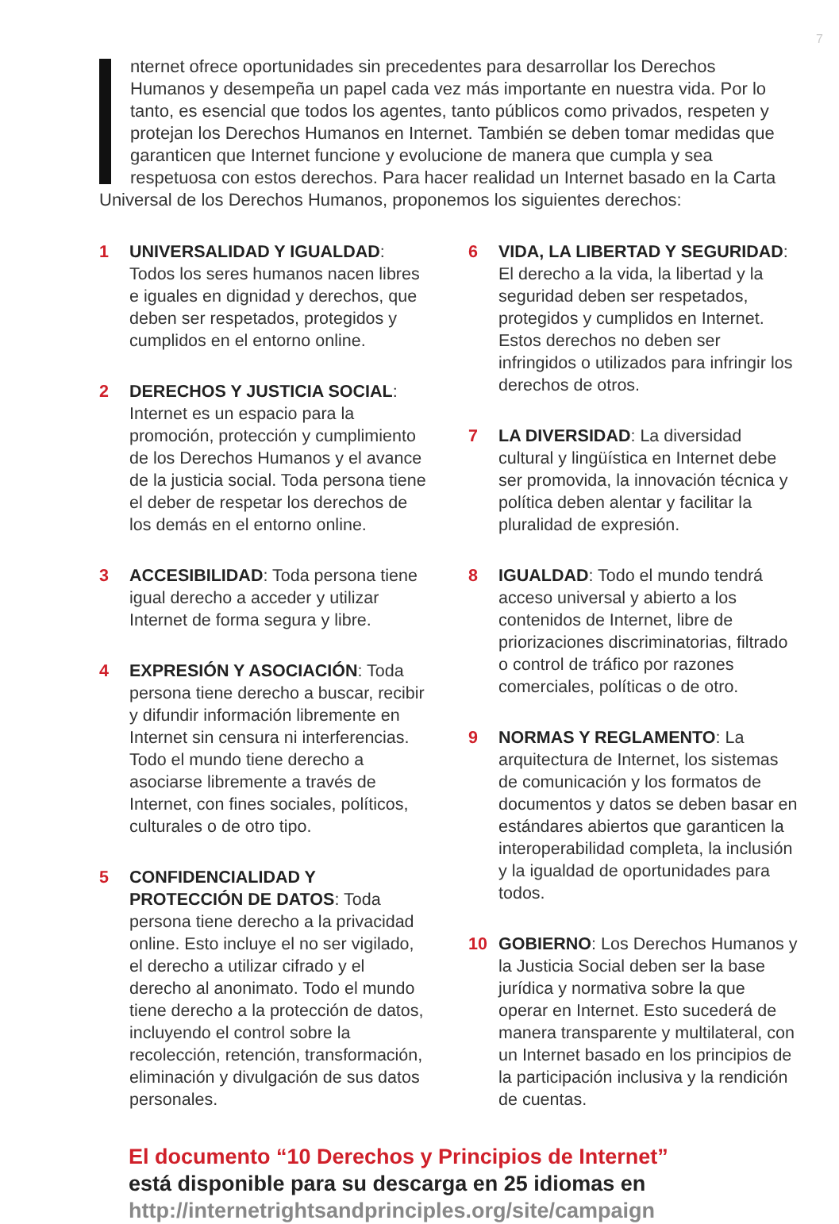7
nternet ofrece oportunidades sin precedentes para desarrollar los Derechos Humanos y desempeña un papel cada vez más importante en nuestra vida. Por lo tanto, es esencial que todos los agentes, tanto públicos como privados, respeten y protejan los Derechos Humanos en Internet. También se deben tomar medidas que garanticen que Internet funcione y evolucione de manera que cumpla y sea respetuosa con estos derechos. Para hacer realidad un Internet basado en la Carta Universal de los Derechos Humanos, proponemos los siguientes derechos:
1 UNIVERSALIDAD Y IGUALDAD: Todos los seres humanos nacen libres e iguales en dignidad y derechos, que deben ser respetados, protegidos y cumplidos en el entorno online.
2 DERECHOS Y JUSTICIA SOCIAL: Internet es un espacio para la promoción, protección y cumplimiento de los Derechos Humanos y el avance de la justicia social. Toda persona tiene el deber de respetar los derechos de los demás en el entorno online.
3 ACCESIBILIDAD: Toda persona tiene igual derecho a acceder y utilizar Internet de forma segura y libre.
4 EXPRESIÓN Y ASOCIACIÓN: Toda persona tiene derecho a buscar, recibir y difundir información libremente en Internet sin censura ni interferencias. Todo el mundo tiene derecho a asociarse libremente a través de Internet, con fines sociales, políticos, culturales o de otro tipo.
5 CONFIDENCIALIDAD Y PROTECCIÓN DE DATOS: Toda persona tiene derecho a la privacidad online. Esto incluye el no ser vigilado, el derecho a utilizar cifrado y el derecho al anonimato. Todo el mundo tiene derecho a la protección de datos, incluyendo el control sobre la recolección, retención, transformación, eliminación y divulgación de sus datos personales.
6 VIDA, LA LIBERTAD Y SEGURIDAD: El derecho a la vida, la libertad y la seguridad deben ser respetados, protegidos y cumplidos en Internet. Estos derechos no deben ser infringidos o utilizados para infringir los derechos de otros.
7 LA DIVERSIDAD: La diversidad cultural y lingüística en Internet debe ser promovida, la innovación técnica y política deben alentar y facilitar la pluralidad de expresión.
8 IGUALDAD: Todo el mundo tendrá acceso universal y abierto a los contenidos de Internet, libre de priorizaciones discriminatorias, filtrado o control de tráfico por razones comerciales, políticas o de otro.
9 NORMAS Y REGLAMENTO: La arquitectura de Internet, los sistemas de comunicación y los formatos de documentos y datos se deben basar en estándares abiertos que garanticen la interoperabilidad completa, la inclusión y la igualdad de oportunidades para todos.
10 GOBIERNO: Los Derechos Humanos y la Justicia Social deben ser la base jurídica y normativa sobre la que operar en Internet. Esto sucederá de manera transparente y multilateral, con un Internet basado en los principios de la participación inclusiva y la rendición de cuentas.
El documento “10 Derechos y Principios de Internet”
está disponible para su descarga en 25 idiomas en
http://internetrightsandprinciples.org/site/campaign